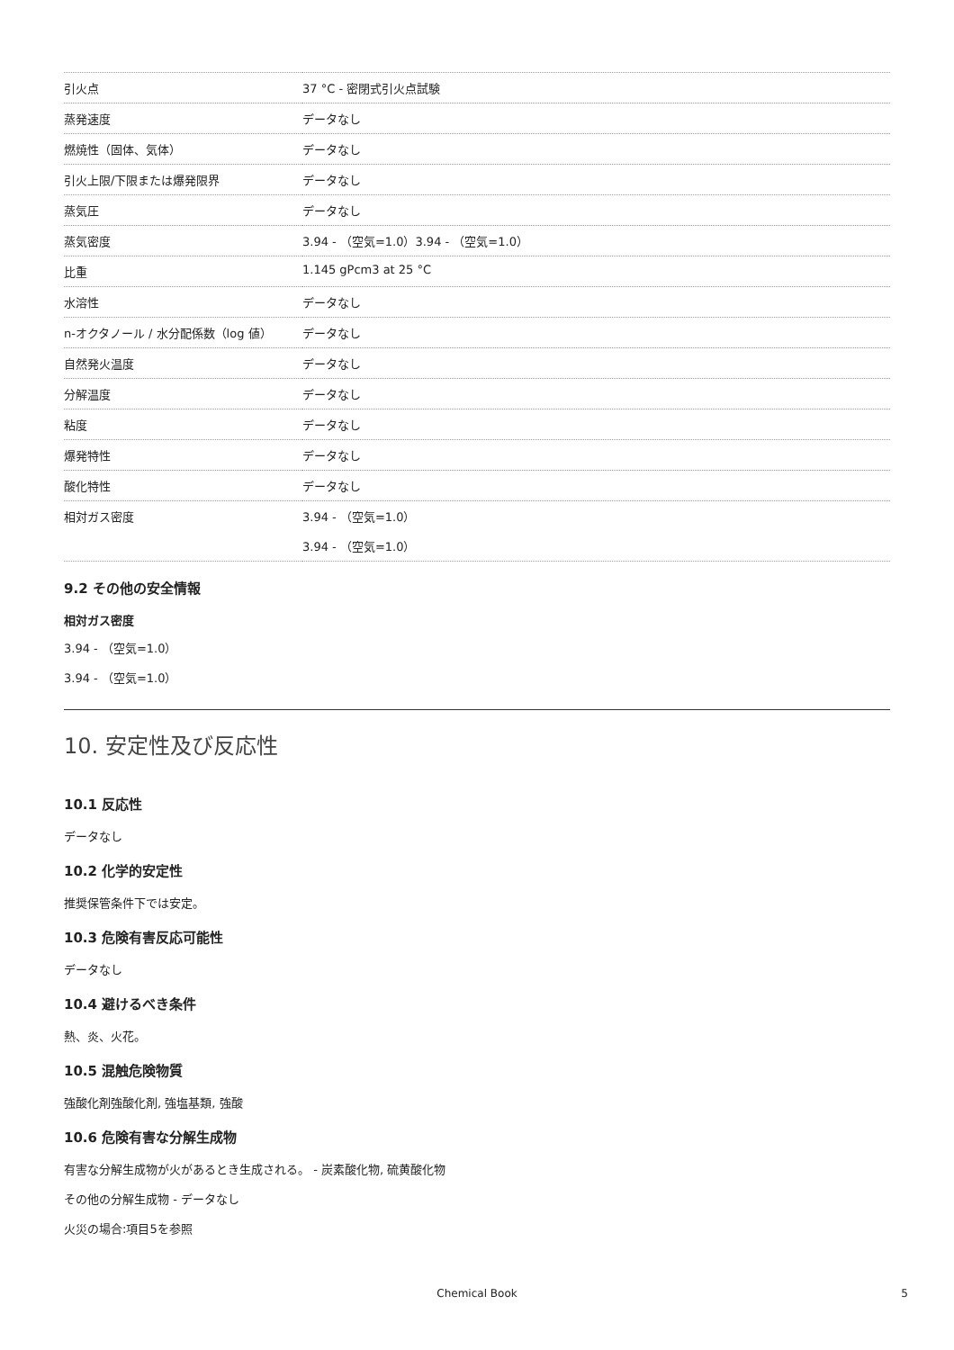| 引火点 | 37 °C - 密閉式引火点試験 |
| 蒸発速度 | データなし |
| 燃焼性（固体、気体） | データなし |
| 引火上限/下限または爆発限界 | データなし |
| 蒸気圧 | データなし |
| 蒸気密度 | 3.94 - （空気=1.0）3.94 - （空気=1.0） |
| 比重 | 1.145 gPcm3 at 25 °C |
| 水溶性 | データなし |
| n-オクタノール / 水分配係数（log 値） | データなし |
| 自然発火温度 | データなし |
| 分解温度 | データなし |
| 粘度 | データなし |
| 爆発特性 | データなし |
| 酸化特性 | データなし |
| 相対ガス密度 | 3.94 - （空気=1.0） |
| | 3.94 - （空気=1.0） |
9.2 その他の安全情報
相対ガス密度
3.94 - （空気=1.0）
3.94 - （空気=1.0）
10. 安定性及び反応性
10.1 反応性
データなし
10.2 化学的安定性
推奨保管条件下では安定。
10.3 危険有害反応可能性
データなし
10.4 避けるべき条件
熱、炎、火花。
10.5 混触危険物質
強酸化剤強酸化剤, 強塩基類, 強酸
10.6 危険有害な分解生成物
有害な分解生成物が火があるとき生成される。 - 炭素酸化物, 硫黄酸化物
その他の分解生成物 - データなし
火災の場合:項目5を参照
Chemical Book 5